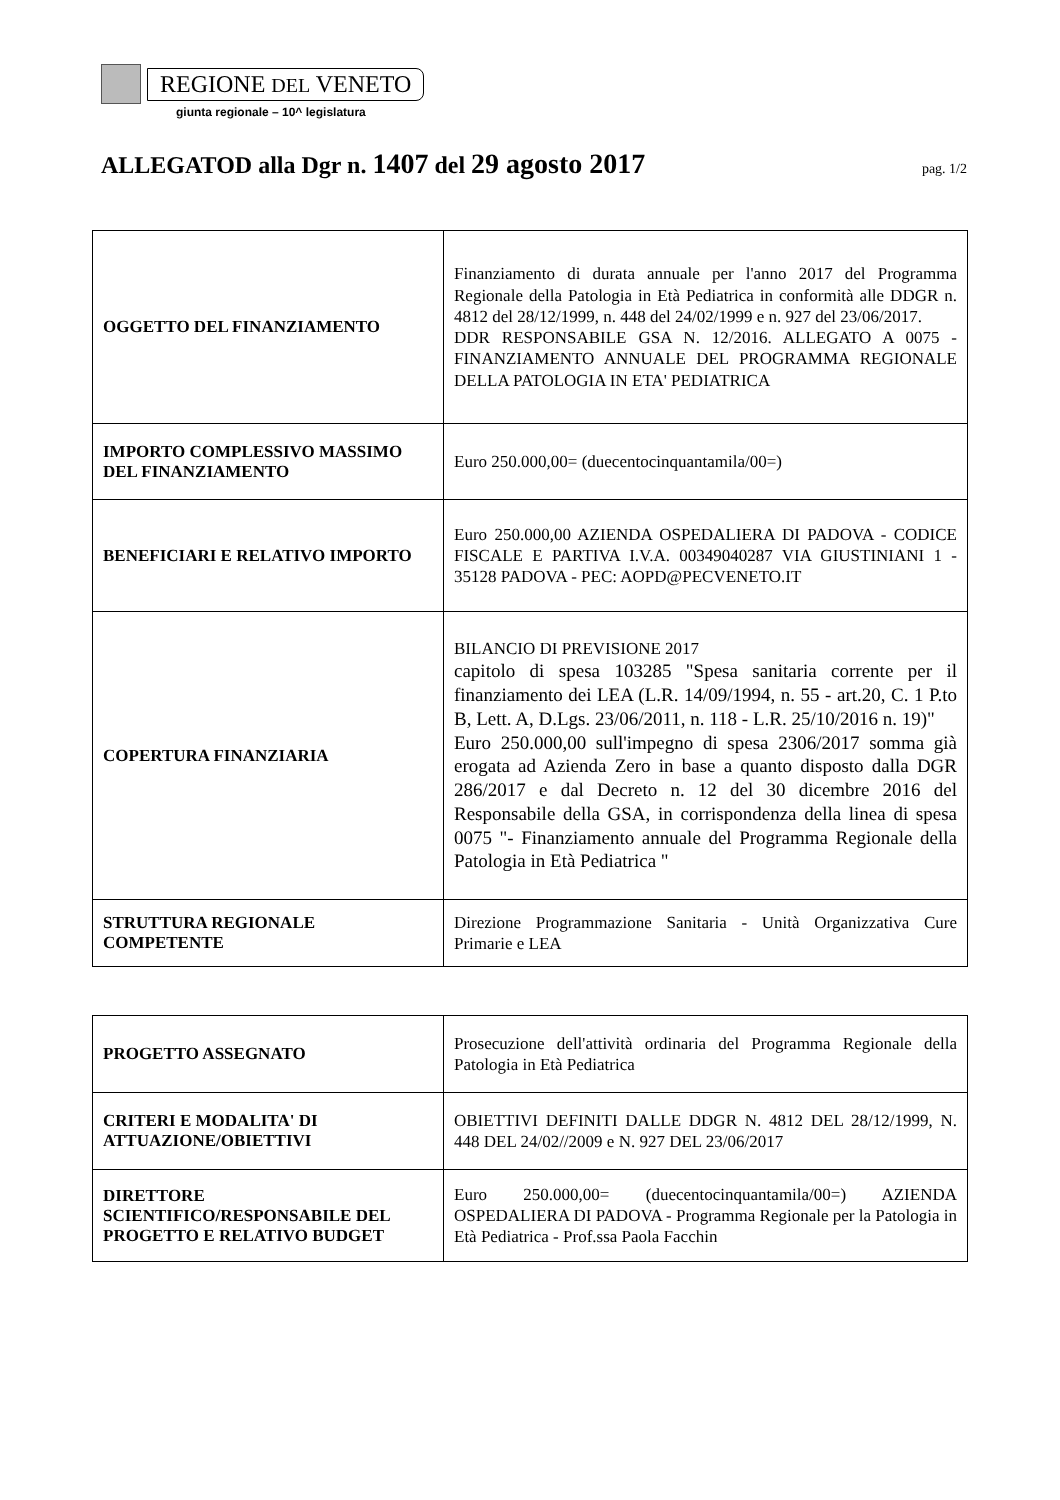REGIONE DEL VENETO
giunta regionale – 10^ legislatura
ALLEGATOD alla Dgr n. 1407 del 29 agosto 2017
pag. 1/2
| OGGETTO DEL FINANZIAMENTO | Finanziamento di durata annuale per l'anno 2017 del Programma Regionale della Patologia in Età Pediatrica in conformità alle DDGR n. 4812 del 28/12/1999, n. 448 del 24/02/1999 e n. 927 del 23/06/2017. DDR RESPONSABILE GSA N. 12/2016. ALLEGATO A 0075 - FINANZIAMENTO ANNUALE DEL PROGRAMMA REGIONALE DELLA PATOLOGIA IN ETA' PEDIATRICA |
| IMPORTO COMPLESSIVO MASSIMO DEL FINANZIAMENTO | Euro 250.000,00= (duecentocinquantamila/00=) |
| BENEFICIARI E RELATIVO IMPORTO | Euro 250.000,00 AZIENDA OSPEDALIERA DI PADOVA - CODICE FISCALE E PARTIVA I.V.A. 00349040287 VIA GIUSTINIANI 1 - 35128 PADOVA - PEC: AOPD@PECVENETO.IT |
| COPERTURA FINANZIARIA | BILANCIO DI PREVISIONE 2017 capitolo di spesa 103285 "Spesa sanitaria corrente per il finanziamento dei LEA (L.R. 14/09/1994, n. 55 - art.20, C. 1 P.to B, Lett. A, D.Lgs. 23/06/2011, n. 118 - L.R. 25/10/2016 n. 19)" Euro 250.000,00 sull'impegno di spesa 2306/2017 somma già erogata ad Azienda Zero in base a quanto disposto dalla DGR 286/2017 e dal Decreto n. 12 del 30 dicembre 2016 del Responsabile della GSA, in corrispondenza della linea di spesa 0075 "- Finanziamento annuale del Programma Regionale della Patologia in Età Pediatrica " |
| STRUTTURA REGIONALE COMPETENTE | Direzione Programmazione Sanitaria - Unità Organizzativa Cure Primarie e LEA |
| PROGETTO ASSEGNATO | Prosecuzione dell'attività ordinaria del Programma Regionale della Patologia in Età Pediatrica |
| CRITERI E MODALITA' DI ATTUAZIONE/OBIETTIVI | OBIETTIVI DEFINITI DALLE DDGR N. 4812 DEL 28/12/1999, N. 448 DEL 24/02//2009 e N. 927 DEL 23/06/2017 |
| DIRETTORE SCIENTIFICO/RESPONSABILE DEL PROGETTO E RELATIVO BUDGET | Euro 250.000,00= (duecentocinquantamila/00=) AZIENDA OSPEDALIERA DI PADOVA - Programma Regionale per la Patologia in Età Pediatrica - Prof.ssa Paola Facchin |